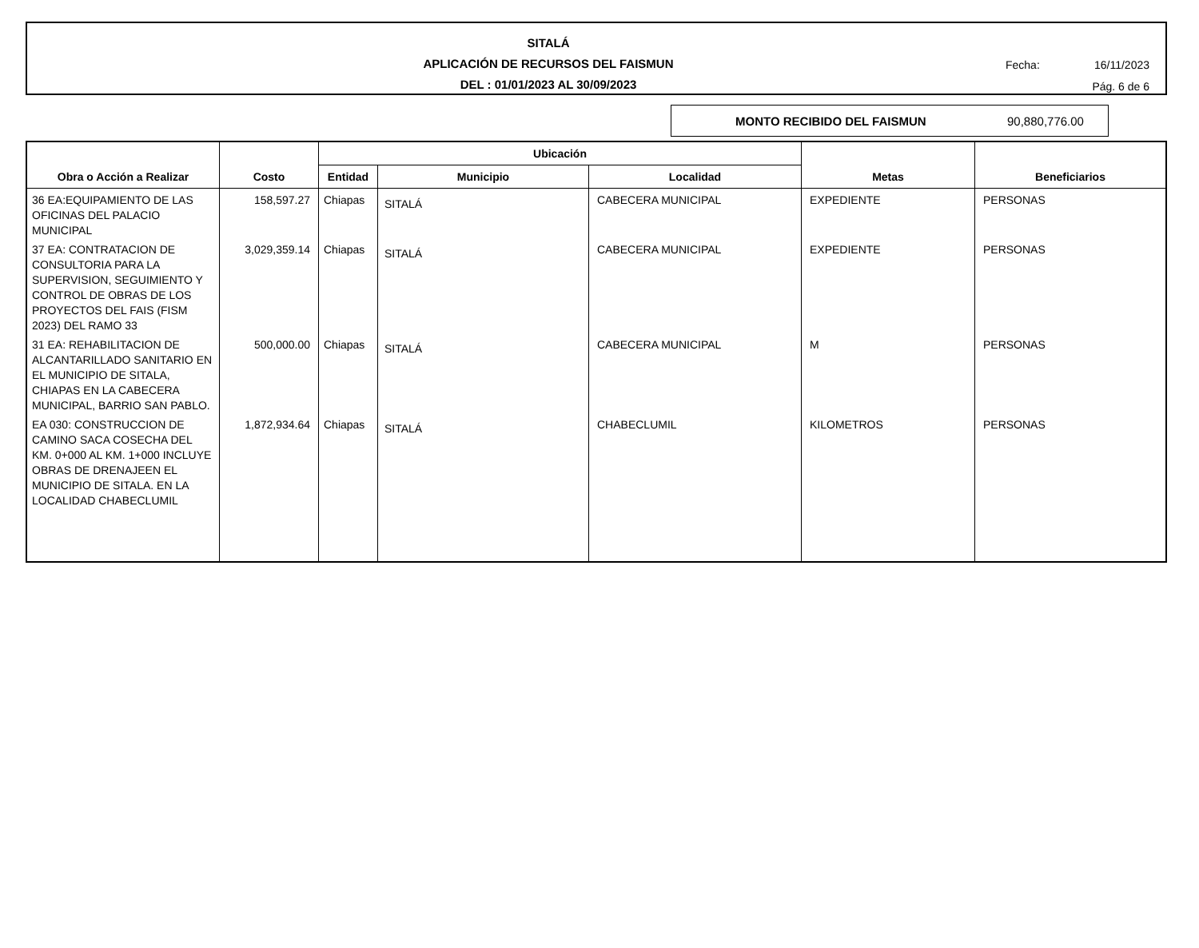SITALÁ
APLICACIÓN DE RECURSOS DEL FAISMUN
DEL : 01/01/2023 AL 30/09/2023
Fecha: 16/11/2023
Pág. 6 de 6
MONTO RECIBIDO DEL FAISMUN 90,880,776.00
| Obra o Acción a Realizar | Costo | Ubicación | | | Metas | Beneficiarios |
| --- | --- | --- | --- | --- | --- | --- |
| | | Entidad | Municipio | Localidad | | |
| 36 EA:EQUIPAMIENTO DE LAS OFICINAS DEL PALACIO MUNICIPAL | 158,597.27 | Chiapas | SITALÁ | CABECERA MUNICIPAL | EXPEDIENTE | PERSONAS |
| 37 EA: CONTRATACION DE CONSULTORIA PARA LA SUPERVISION, SEGUIMIENTO Y CONTROL DE OBRAS DE LOS PROYECTOS DEL FAIS (FISM 2023) DEL RAMO 33 | 3,029,359.14 | Chiapas | SITALÁ | CABECERA MUNICIPAL | EXPEDIENTE | PERSONAS |
| 31 EA: REHABILITACION DE ALCANTARILLADO SANITARIO EN EL MUNICIPIO DE SITALA, CHIAPAS EN LA CABECERA MUNICIPAL, BARRIO SAN PABLO. | 500,000.00 | Chiapas | SITALÁ | CABECERA MUNICIPAL | M | PERSONAS |
| EA 030: CONSTRUCCION DE CAMINO SACA COSECHA DEL KM. 0+000 AL KM. 1+000 INCLUYE OBRAS DE DRENAJEEN EL MUNICIPIO DE SITALA. EN LA LOCALIDAD CHABECLUMIL | 1,872,934.64 | Chiapas | SITALÁ | CHABECLUMIL | KILOMETROS | PERSONAS |